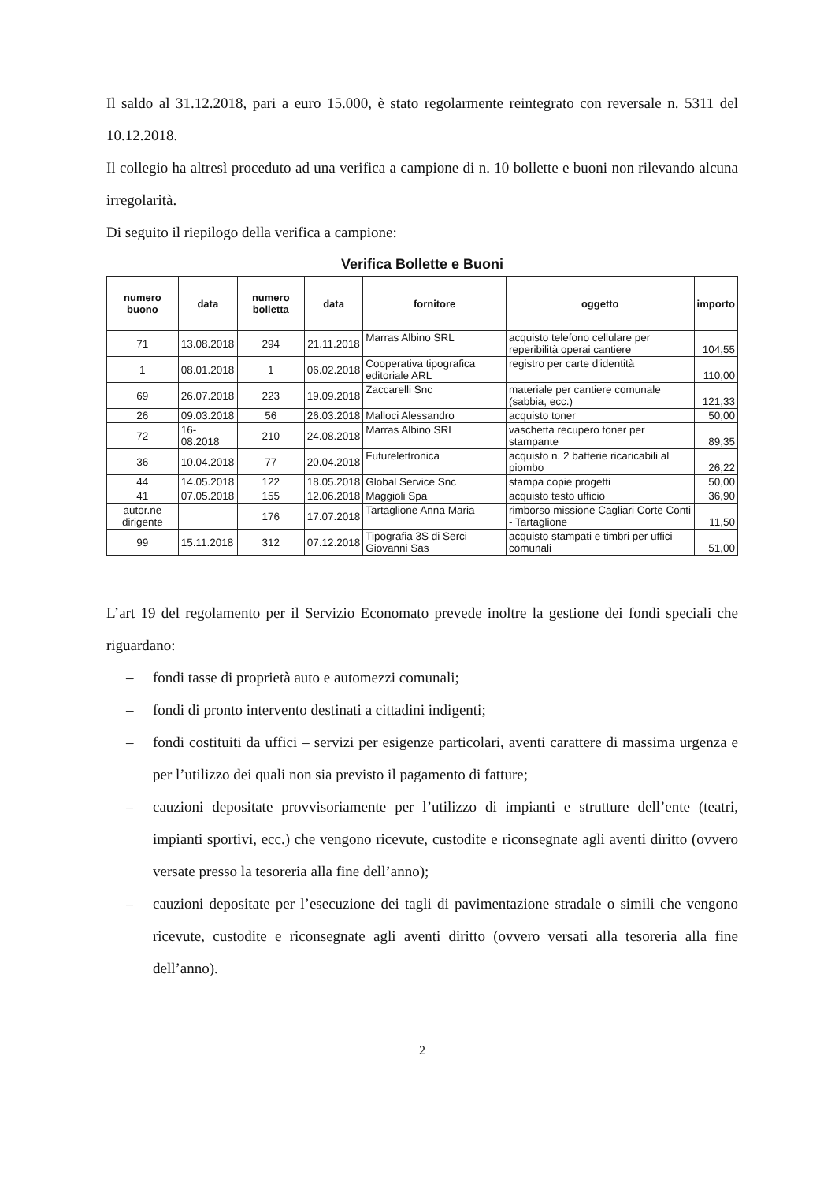Il saldo al 31.12.2018, pari a euro 15.000, è stato regolarmente reintegrato con reversale n. 5311 del 10.12.2018.
Il collegio ha altresì proceduto ad una verifica a campione di n. 10 bollette e buoni non rilevando alcuna irregolarità.
Di seguito il riepilogo della verifica a campione:
Verifica Bollette e Buoni
| numero buono | data | numero bolletta | data | fornitore | oggetto | importo |
| --- | --- | --- | --- | --- | --- | --- |
| 71 | 13.08.2018 | 294 | 21.11.2018 | Marras Albino SRL | acquisto telefono cellulare per reperibilità operai cantiere | 104,55 |
| 1 | 08.01.2018 | 1 | 06.02.2018 | Cooperativa tipografica editoriale ARL | registro per carte d'identità | 110,00 |
| 69 | 26.07.2018 | 223 | 19.09.2018 | Zaccarelli Snc | materiale per cantiere comunale (sabbia, ecc.) | 121,33 |
| 26 | 09.03.2018 | 56 | 26.03.2018 | Malloci Alessandro | acquisto toner | 50,00 |
| 72 | 16-08.2018 | 210 | 24.08.2018 | Marras Albino SRL | vaschetta recupero toner per stampante | 89,35 |
| 36 | 10.04.2018 | 77 | 20.04.2018 | Futurelettronica | acquisto n. 2 batterie ricaricabili al piombo | 26,22 |
| 44 | 14.05.2018 | 122 | 18.05.2018 | Global Service Snc | stampa copie progetti | 50,00 |
| 41 | 07.05.2018 | 155 | 12.06.2018 | Maggioli Spa | acquisto testo ufficio | 36,90 |
| autor.ne dirigente | | 176 | 17.07.2018 | Tartaglione Anna Maria | rimborso missione Cagliari Corte Conti - Tartaglione | 11,50 |
| 99 | 15.11.2018 | 312 | 07.12.2018 | Tipografia 3S di Serci Giovanni Sas | acquisto stampati e timbri per uffici comunali | 51,00 |
L’art 19 del regolamento per il Servizio Economato prevede inoltre la gestione dei fondi speciali che riguardano:
– fondi tasse di proprietà auto e automezzi comunali;
– fondi di pronto intervento destinati a cittadini indigenti;
– fondi costituiti da uffici – servizi per esigenze particolari, aventi carattere di massima urgenza e per l’utilizzo dei quali non sia previsto il pagamento di fatture;
– cauzioni depositate provvisoriamente per l’utilizzo di impianti e strutture dell’ente (teatri, impianti sportivi, ecc.) che vengono ricevute, custodite e riconsegnate agli aventi diritto (ovvero versate presso la tesoreria alla fine dell’anno);
– cauzioni depositate per l’esecuzione dei tagli di pavimentazione stradale o simili che vengono ricevute, custodite e riconsegnate agli aventi diritto (ovvero versati alla tesoreria alla fine dell’anno).
2